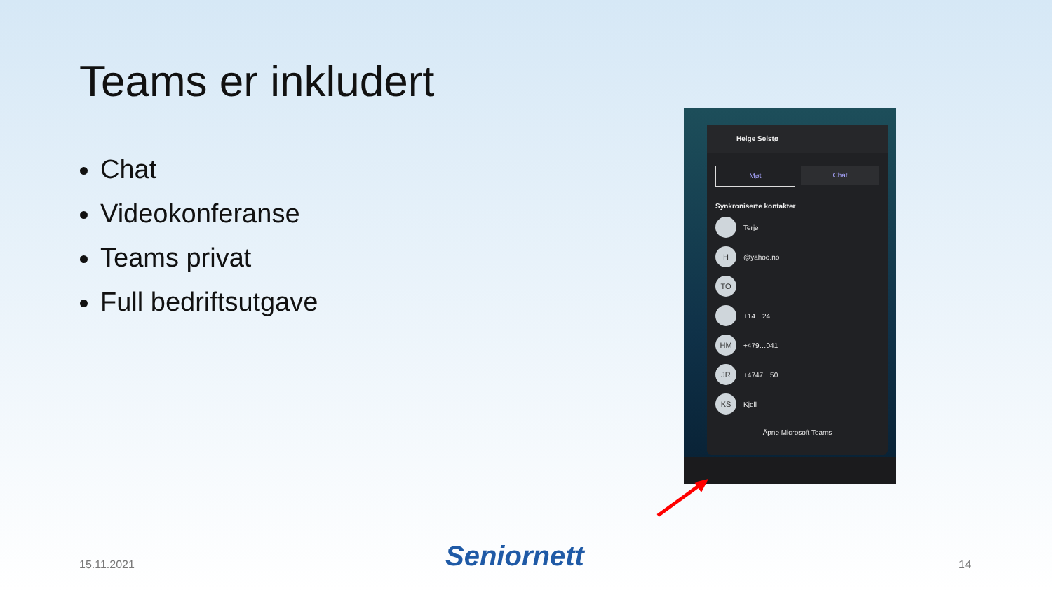Teams er inkludert
Chat
Videokonferanse
Teams privat
Full bedriftsutgave
Helge Selstø
Møt Chat
Synkroniserte kontakter
Terje
H
@yahoo.no
TO
+14…24
HM
+479…041
JR
+4747…50
KS
Kjell
Åpne Microsoft Teams
15.11.2021 Seniornett 14